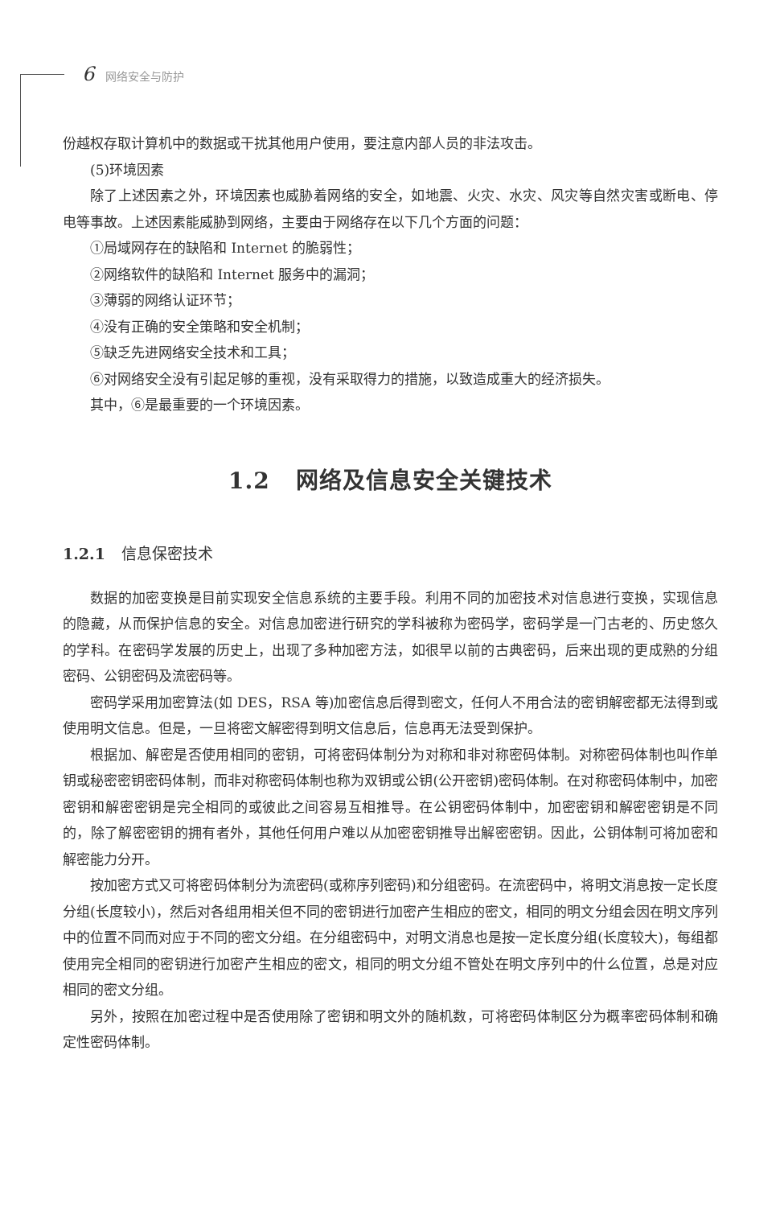6 网络安全与防护
份越权存取计算机中的数据或干扰其他用户使用，要注意内部人员的非法攻击。
(5)环境因素
除了上述因素之外，环境因素也威胁着网络的安全，如地震、火灾、水灾、风灾等自然灾害或断电、停电等事故。上述因素能威胁到网络，主要由于网络存在以下几个方面的问题：
①局域网存在的缺陷和 Internet 的脆弱性；
②网络软件的缺陷和 Internet 服务中的漏洞；
③薄弱的网络认证环节；
④没有正确的安全策略和安全机制；
⑤缺乏先进网络安全技术和工具；
⑥对网络安全没有引起足够的重视，没有采取得力的措施，以致造成重大的经济损失。
其中，⑥是最重要的一个环境因素。
1.2 网络及信息安全关键技术
1.2.1 信息保密技术
数据的加密变换是目前实现安全信息系统的主要手段。利用不同的加密技术对信息进行变换，实现信息的隐藏，从而保护信息的安全。对信息加密进行研究的学科被称为密码学，密码学是一门古老的、历史悠久的学科。在密码学发展的历史上，出现了多种加密方法，如很早以前的古典密码，后来出现的更成熟的分组密码、公钥密码及流密码等。
密码学采用加密算法(如 DES，RSA 等)加密信息后得到密文，任何人不用合法的密钥解密都无法得到或使用明文信息。但是，一旦将密文解密得到明文信息后，信息再无法受到保护。
根据加、解密是否使用相同的密钥，可将密码体制分为对称和非对称密码体制。对称密码体制也叫作单钥或秘密密钥密码体制，而非对称密码体制也称为双钥或公钥(公开密钥)密码体制。在对称密码体制中，加密密钥和解密密钥是完全相同的或彼此之间容易互相推导。在公钥密码体制中，加密密钥和解密密钥是不同的，除了解密密钥的拥有者外，其他任何用户难以从加密密钥推导出解密密钥。因此，公钥体制可将加密和解密能力分开。
按加密方式又可将密码体制分为流密码(或称序列密码)和分组密码。在流密码中，将明文消息按一定长度分组(长度较小)，然后对各组用相关但不同的密钥进行加密产生相应的密文，相同的明文分组会因在明文序列中的位置不同而对应于不同的密文分组。在分组密码中，对明文消息也是按一定长度分组(长度较大)，每组都使用完全相同的密钥进行加密产生相应的密文，相同的明文分组不管处在明文序列中的什么位置，总是对应相同的密文分组。
另外，按照在加密过程中是否使用除了密钥和明文外的随机数，可将密码体制区分为概率密码体制和确定性密码体制。